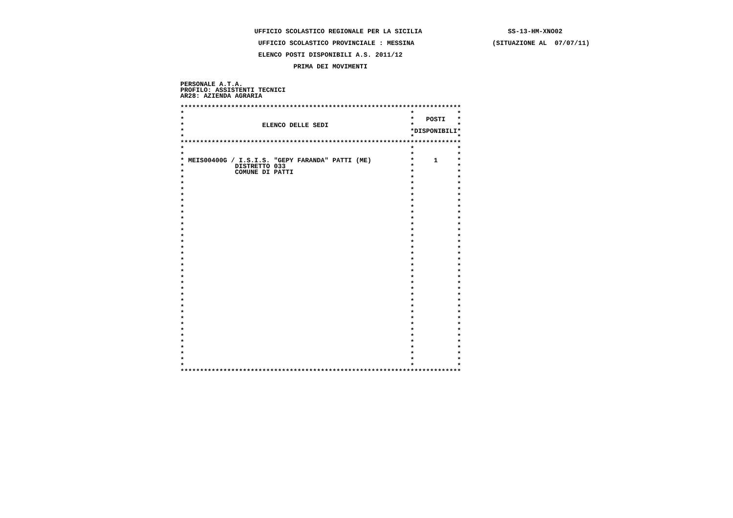UFFICIO SCOLASTICO REGIONALE PER LA SICILIA                      SS-13-HM-XNO02

                    UFFICIO SCOLASTICO PROVINCIALE : MESSINA                    (SITUAZIONE AL  07/07/11)

                    ELENCO POSTI DISPONIBILI A.S. 2011/12

                             PRIMA DEI MOVIMENTI


PERSONALE A.T.A.
PROFILO: ASSISTENTI TECNICI
AR28: AZIENDA AGRARIA

************************************************************************
*                                                          *           *
*                                                          *   POSTI   *
*                    ELENCO DELLE SEDI                     *           *
*                                                          *DISPONIBILI*
*                                                          *           *
************************************************************************
*                                                          *           *
*                                                          *           *
* MEIS00400G / I.S.I.S. "GEPY FARANDA" PATTI (ME)          *     1     *
*             DISTRETTO 033                                *           *
*             COMUNE DI PATTI                              *           *
*                                                          *           *
*                                                          *           *
*                                                          *           *
*                                                          *           *
*                                                          *           *
*                                                          *           *
*                                                          *           *
*                                                          *           *
*                                                          *           *
*                                                          *           *
*                                                          *           *
*                                                          *           *
*                                                          *           *
*                                                          *           *
*                                                          *           *
*                                                          *           *
*                                                          *           *
*                                                          *           *
*                                                          *           *
*                                                          *           *
*                                                          *           *
*                                                          *           *
*                                                          *           *
*                                                          *           *
*                                                          *           *
*                                                          *           *
*                                                          *           *
*                                                          *           *
*                                                          *           *
*                                                          *           *
*                                                          *           *
*                                                          *           *
*                                                          *           *
************************************************************************